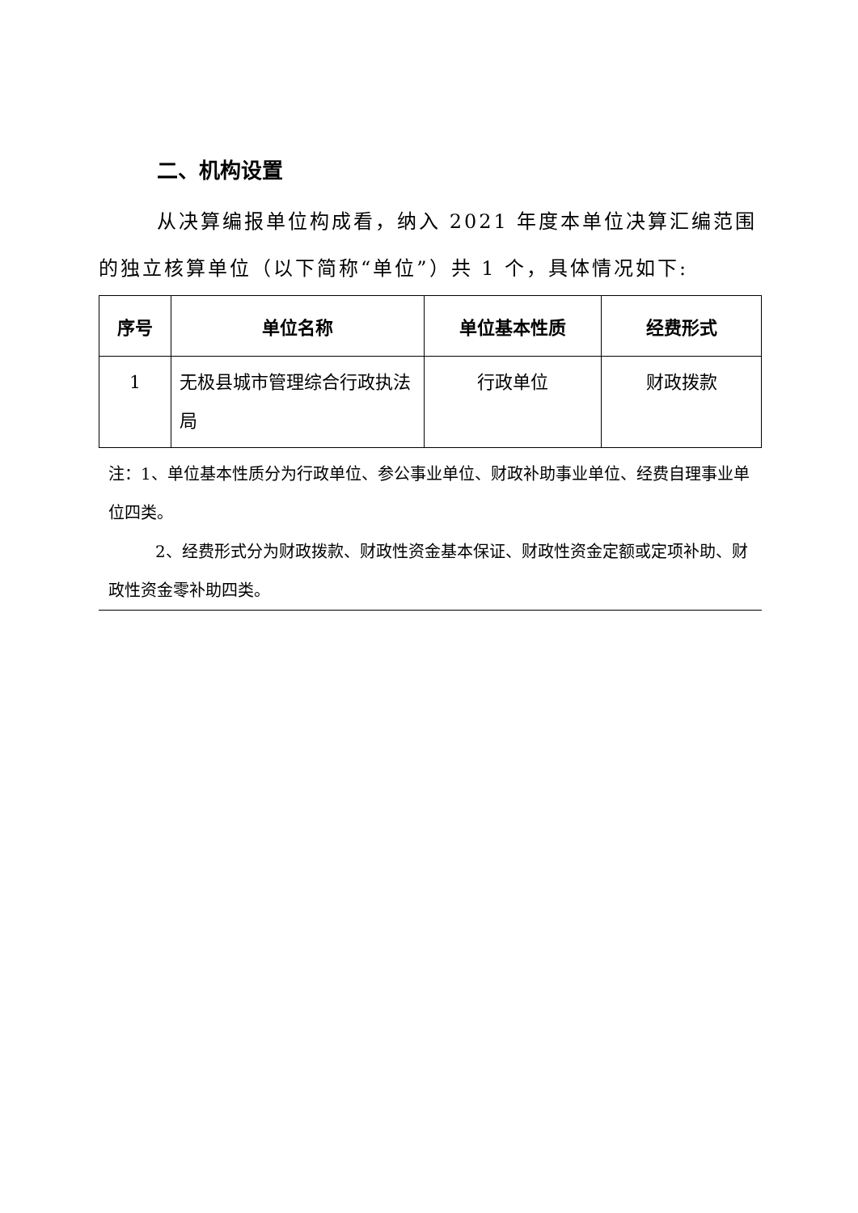二、机构设置
从决算编报单位构成看，纳入 2021 年度本单位决算汇编范围的独立核算单位（以下简称“单位”）共 1 个，具体情况如下:
| 序号 | 单位名称 | 单位基本性质 | 经费形式 |
| --- | --- | --- | --- |
| 1 | 无极县城市管理综合行政执法局 | 行政单位 | 财政拨款 |
注：1、单位基本性质分为行政单位、参公事业单位、财政补助事业单位、经费自理事业单位四类。
2、经费形式分为财政拨款、财政性资金基本保证、财政性资金定额或定项补助、财政性资金零补助四类。